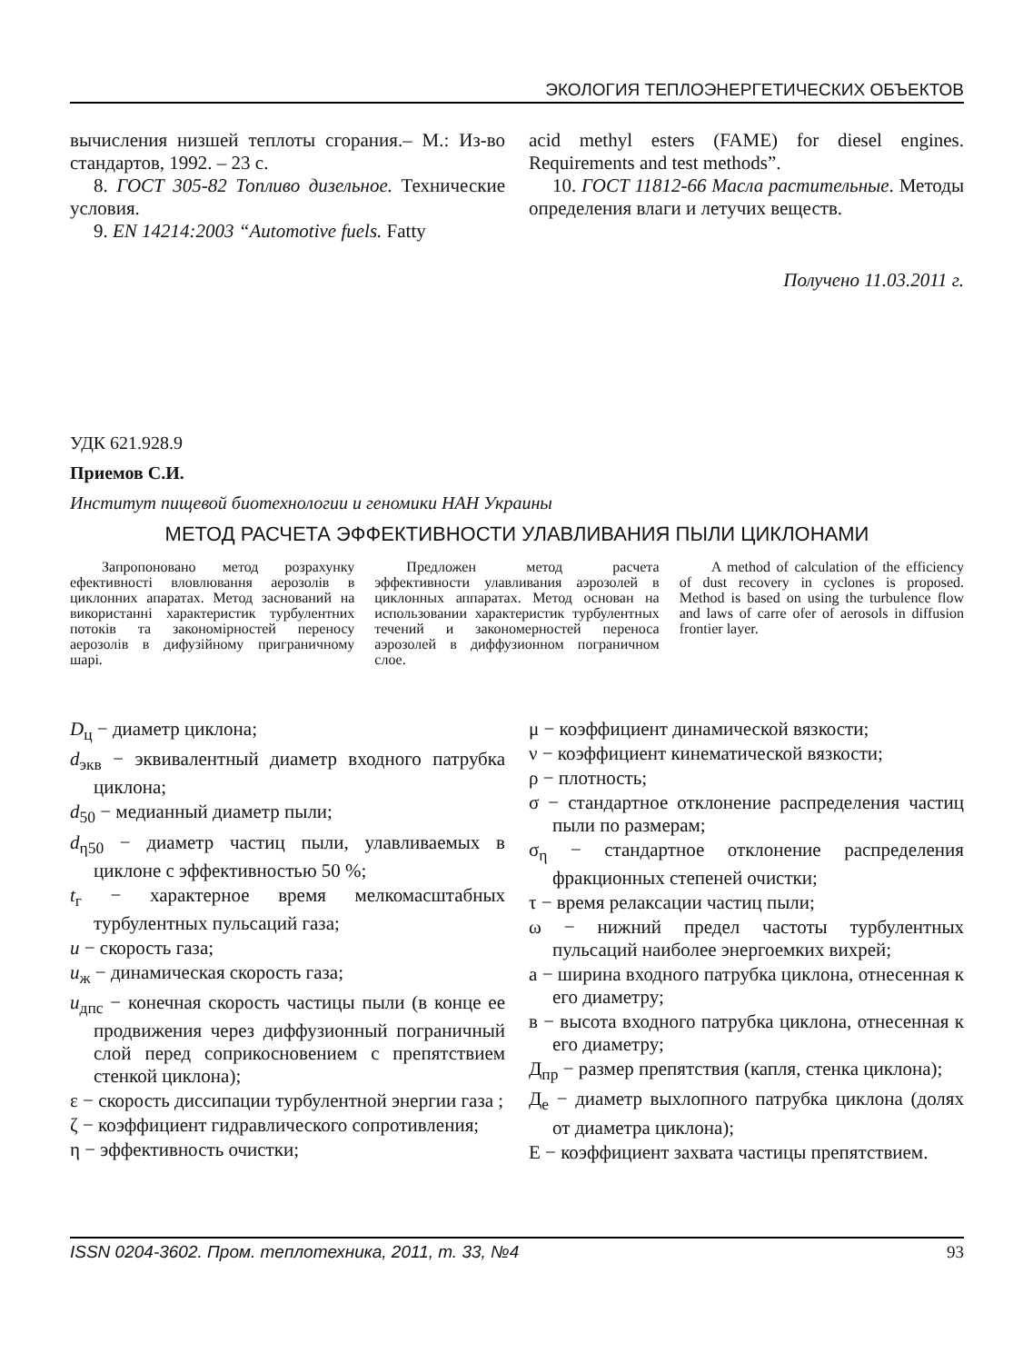ЭКОЛОГИЯ ТЕПЛОЭНЕРГЕТИЧЕСКИХ ОБЪЕКТОВ
вычисления низшей теплоты сгорания.– М.: Из-во стандартов, 1992. – 23 с.
8. ГОСТ 305-82 Топливо дизельное. Технические условия.
9. EN 14214:2003 “Automotive fuels. Fatty
acid methyl esters (FAME) for diesel engines. Requirements and test methods”.
10. ГОСТ 11812-66 Масла растительные. Методы определения влаги и летучих веществ.
Получено 11.03.2011 г.
УДК 621.928.9
Приемов С.И.
Институт пищевой биотехнологии и геномики НАН Украины
МЕТОД РАСЧЕТА ЭФФЕКТИВНОСТИ УЛАВЛИВАНИЯ ПЫЛИ ЦИКЛОНАМИ
Запропоновано метод розрахунку ефективності вловлювання аерозолів в циклонних апаратах. Метод заснований на використанні характеристик турбулентних потоків та закономірностей переносу аерозолів в дифузійному приграничному шарі.
Предложен метод расчета эффективности улавливания аэрозолей в циклонных аппаратах. Метод основан на использовании характеристик турбулентных течений и закономерностей переноса аэрозолей в диффузионном пограничном слое.
A method of calculation of the efficiency of dust recovery in cyclones is proposed. Method is based on using the turbulence flow and laws of carre ofer of aerosols in diffusion frontier layer.
D<sub>ц</sub> − диаметр циклона;
d<sub>экв</sub> − эквивалентный диаметр входного патрубка циклона;
d<sub>50</sub> − медианный диаметр пыли;
d<sub>η50</sub> − диаметр частиц пыли, улавливаемых в циклоне с эффективностью 50 %;
t<sub>г</sub> − характерное время мелкомасштабных турбулентных пульсаций газа;
u − скорость газа;
u<sub>ж</sub> − динамическая скорость газа;
u<sub>дпс</sub> − конечная скорость частицы пыли (в конце ее продвижения через диффузионный пограничный слой перед соприкосновением с препятствием стенкой циклона);
ε − скорость диссипации турбулентной энергии газа ;
ζ − коэффициент гидравлического сопротивления;
η − эффективность очистки;
μ − коэффициент динамической вязкости;
ν − коэффициент кинематической вязкости;
ρ − плотность;
σ − стандартное отклонение распределения частиц пыли по размерам;
σ<sub>η</sub> − стандартное отклонение распределения фракционных степеней очистки;
τ − время релаксации частиц пыли;
ω − нижний предел частоты турбулентных пульсаций наиболее энергоемких вихрей;
а − ширина входного патрубка циклона, отнесенная к его диаметру;
в − высота входного патрубка циклона, отнесенная к его диаметру;
Д<sub>пр</sub> − размер препятствия (капля, стенка циклона);
Д<sub>е</sub> − диаметр выхлопного патрубка циклона (долях от диаметра циклона);
Е − коэффициент захвата частицы препятствием.
ISSN 0204-3602. Пром. теплотехника, 2011, т. 33, №4 93